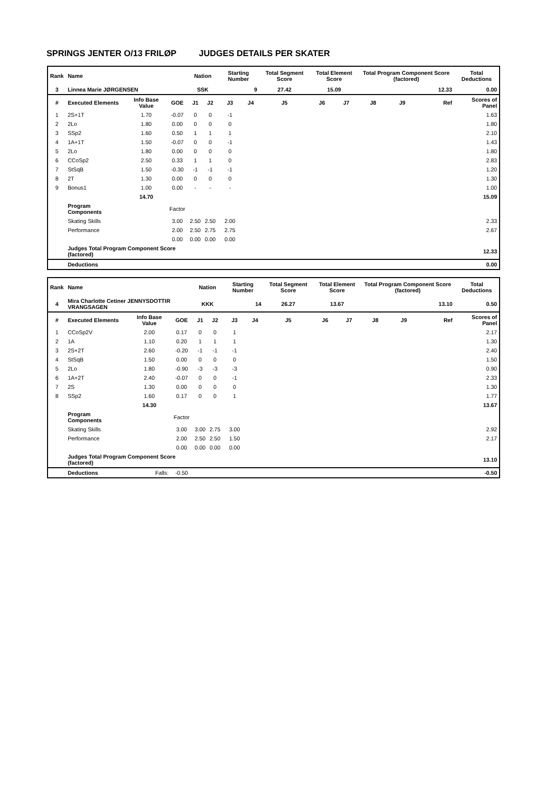SPRINGS JENTER O/13 FRILØP JUDGES DETAILS PER SKATER
| Rank | Name | | | Nation | | Starting Number | | Total Segment Score | Total Element Score | | Total Program Component Score (factored) | | | Total Deductions |
| --- | --- | --- | --- | --- | --- | --- | --- | --- | --- | --- | --- | --- | --- | --- |
| 3 | Linnea Marie JØRGENSEN | | | SSK | | 9 | | 27.42 | 15.09 | | 12.33 | | | 0.00 |
| # | Executed Elements | Info Base Value | GOE | J1 | J2 | J3 | J4 | J5 | J6 | J7 | J8 | J9 | Ref | Scores of Panel |
| 1 | 2S+1T | 1.70 | -0.07 | 0 | 0 | -1 | | | | | | | | 1.63 |
| 2 | 2Lo | 1.80 | 0.00 | 0 | 0 | 0 | | | | | | | | 1.80 |
| 3 | SSp2 | 1.60 | 0.50 | 1 | 1 | 1 | | | | | | | | 2.10 |
| 4 | 1A+1T | 1.50 | -0.07 | 0 | 0 | -1 | | | | | | | | 1.43 |
| 5 | 2Lo | 1.80 | 0.00 | 0 | 0 | 0 | | | | | | | | 1.80 |
| 6 | CCoSp2 | 2.50 | 0.33 | 1 | 1 | 0 | | | | | | | | 2.83 |
| 7 | StSqB | 1.50 | -0.30 | -1 | -1 | -1 | | | | | | | | 1.20 |
| 8 | 2T | 1.30 | 0.00 | 0 | 0 | 0 | | | | | | | | 1.30 |
| 9 | Bonus1 | 1.00 | 0.00 | - | - | - | | | | | | | | 1.00 |
| | | 14.70 | | | | | | | | | | | | 15.09 |
| | Program Components | | Factor | | | | | | | | | | | |
| | Skating Skills | | 3.00 | 2.50 | 2.50 | 2.00 | | | | | | | | 2.33 |
| | Performance | | 2.00 | 2.50 | 2.75 | 2.75 | | | | | | | | 2.67 |
| | | | 0.00 | 0.00 | 0.00 | 0.00 | | | | | | | | |
| | Judges Total Program Component Score (factored) | | | | | | | | | | | | | 12.33 |
| | Deductions | | | | | | | | | | | | | 0.00 |
| Rank | Name | | | Nation | | Starting Number | | Total Segment Score | Total Element Score | | Total Program Component Score (factored) | | | Total Deductions |
| --- | --- | --- | --- | --- | --- | --- | --- | --- | --- | --- | --- | --- | --- | --- |
| 4 | Mira Charlotte Cetiner JENNYSDOTTIR VRANGSAGEN | | | KKK | | 14 | | 26.27 | 13.67 | | 13.10 | | | 0.50 |
| # | Executed Elements | Info Base Value | GOE | J1 | J2 | J3 | J4 | J5 | J6 | J7 | J8 | J9 | Ref | Scores of Panel |
| 1 | CCoSp2V | 2.00 | 0.17 | 0 | 0 | 1 | | | | | | | | 2.17 |
| 2 | 1A | 1.10 | 0.20 | 1 | 1 | 1 | | | | | | | | 1.30 |
| 3 | 2S+2T | 2.60 | -0.20 | -1 | -1 | -1 | | | | | | | | 2.40 |
| 4 | StSqB | 1.50 | 0.00 | 0 | 0 | 0 | | | | | | | | 1.50 |
| 5 | 2Lo | 1.80 | -0.90 | -3 | -3 | -3 | | | | | | | | 0.90 |
| 6 | 1A+2T | 2.40 | -0.07 | 0 | 0 | -1 | | | | | | | | 2.33 |
| 7 | 2S | 1.30 | 0.00 | 0 | 0 | 0 | | | | | | | | 1.30 |
| 8 | SSp2 | 1.60 | 0.17 | 0 | 0 | 1 | | | | | | | | 1.77 |
| | | 14.30 | | | | | | | | | | | | 13.67 |
| | Program Components | | Factor | | | | | | | | | | | |
| | Skating Skills | | 3.00 | 3.00 | 2.75 | 3.00 | | | | | | | | 2.92 |
| | Performance | | 2.00 | 2.50 | 2.50 | 1.50 | | | | | | | | 2.17 |
| | | | 0.00 | 0.00 | 0.00 | 0.00 | | | | | | | | |
| | Judges Total Program Component Score (factored) | | | | | | | | | | | | | 13.10 |
| | Deductions | Falls: | -0.50 | | | | | | | | | | | -0.50 |